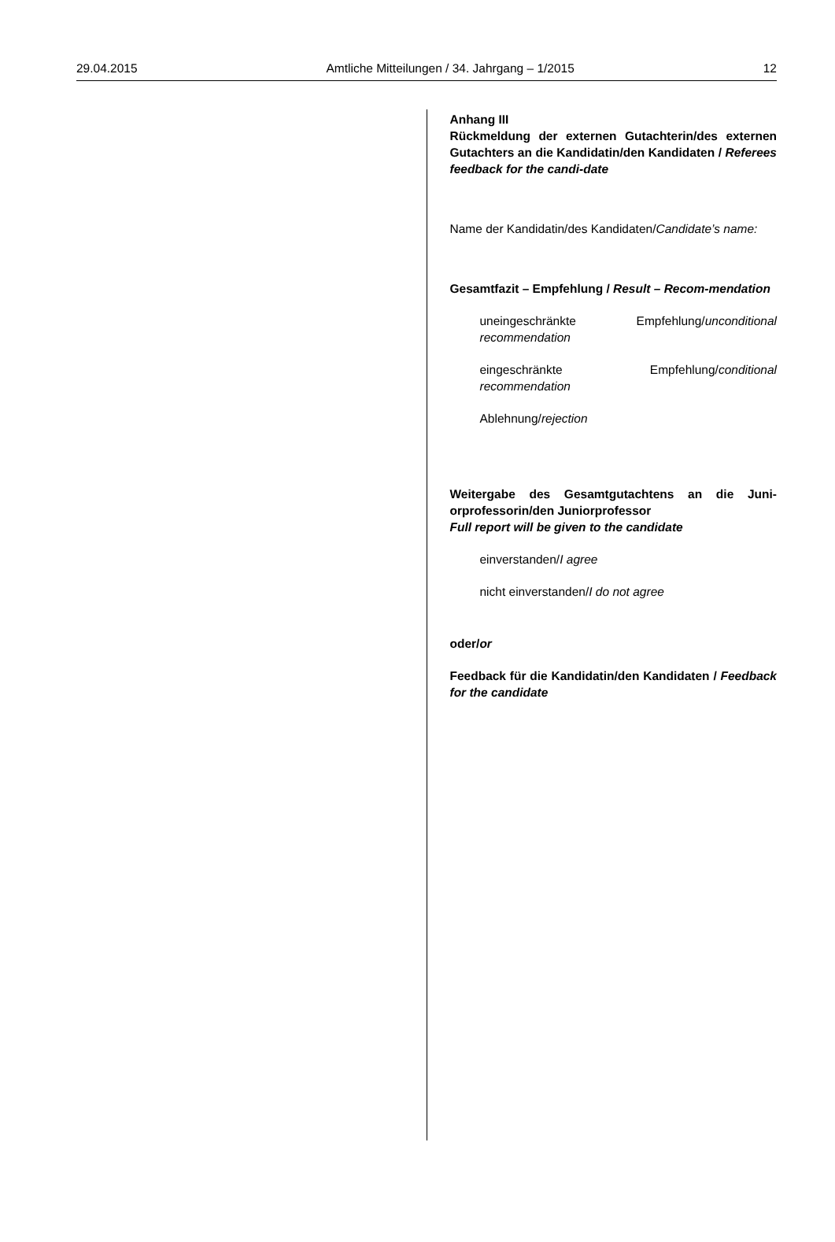29.04.2015 Amtliche Mitteilungen / 34. Jahrgang – 1/2015 12
Anhang III
Rückmeldung der externen Gutachterin/des externen Gutachters an die Kandidatin/den Kandidaten / Referees feedback for the candi-date
Name der Kandidatin/des Kandidaten/Candidate’s name:
Gesamtfazit – Empfehlung / Result – Recom-mendation
uneingeschränkte Empfehlung/unconditional recommendation
eingeschränkte Empfehlung/conditional recommendation
Ablehnung/rejection
Weitergabe des Gesamtgutachtens an die Juni-orprofessorin/den Juniorprofessor
Full report will be given to the candidate
einverstanden/I agree
nicht einverstanden/I do not agree
oder/or
Feedback für die Kandidatin/den Kandidaten / Feedback for the candidate